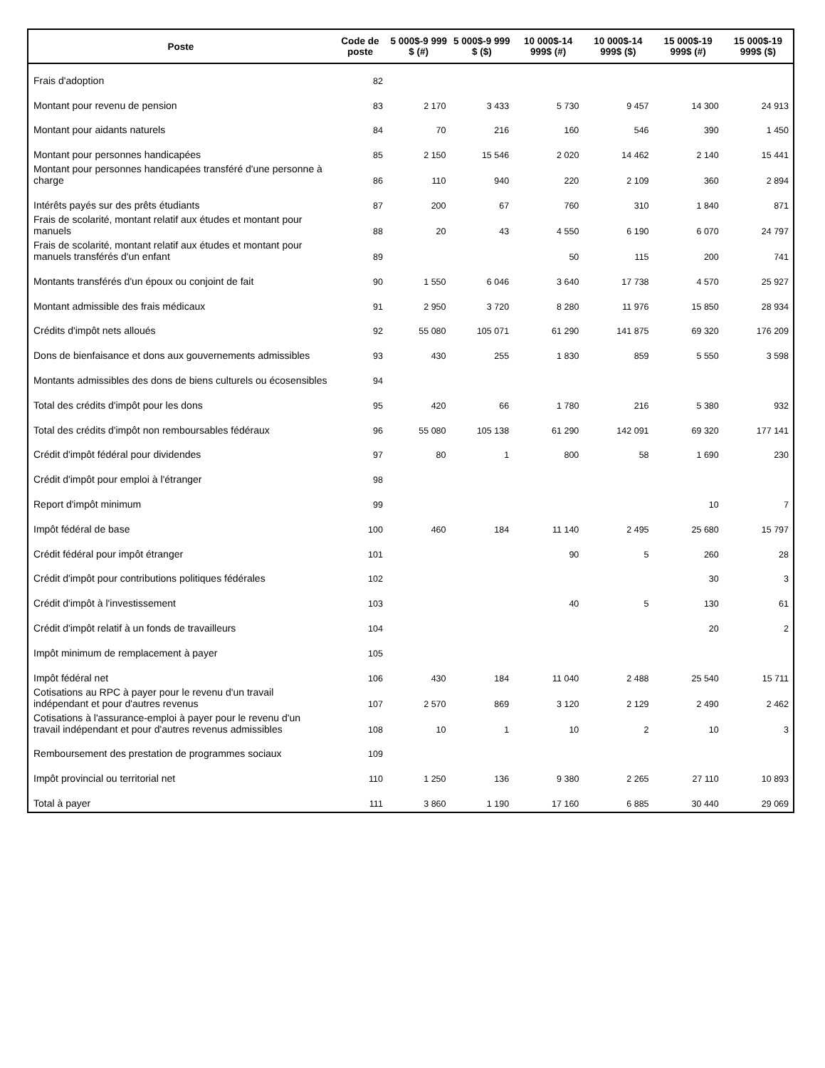| Poste | Code de poste | 5 000$-9 999 $ (#) | 5 000$-9 999 $ ($) | 10 000$-14 999$ (#) | 10 000$-14 999$ ($) | 15 000$-19 999$ (#) | 15 000$-19 999$ ($) |
| --- | --- | --- | --- | --- | --- | --- | --- |
| Frais d'adoption | 82 | | | | | | |
| Montant pour revenu de pension | 83 | 2 170 | 3 433 | 5 730 | 9 457 | 14 300 | 24 913 |
| Montant pour aidants naturels | 84 | 70 | 216 | 160 | 546 | 390 | 1 450 |
| Montant pour personnes handicapées | 85 | 2 150 | 15 546 | 2 020 | 14 462 | 2 140 | 15 441 |
| Montant pour personnes handicapées transféré d'une personne à charge | 86 | 110 | 940 | 220 | 2 109 | 360 | 2 894 |
| Intérêts payés sur des prêts étudiants | 87 | 200 | 67 | 760 | 310 | 1 840 | 871 |
| Frais de scolarité, montant relatif aux études et montant pour manuels | 88 | 20 | 43 | 4 550 | 6 190 | 6 070 | 24 797 |
| Frais de scolarité, montant relatif aux études et montant pour manuels transférés d'un enfant | 89 | | | 50 | 115 | 200 | 741 |
| Montants transférés d'un époux ou conjoint de fait | 90 | 1 550 | 6 046 | 3 640 | 17 738 | 4 570 | 25 927 |
| Montant admissible des frais médicaux | 91 | 2 950 | 3 720 | 8 280 | 11 976 | 15 850 | 28 934 |
| Crédits d'impôt nets alloués | 92 | 55 080 | 105 071 | 61 290 | 141 875 | 69 320 | 176 209 |
| Dons de bienfaisance et dons aux gouvernements admissibles | 93 | 430 | 255 | 1 830 | 859 | 5 550 | 3 598 |
| Montants admissibles des dons de biens culturels ou écosensibles | 94 | | | | | | |
| Total des crédits d'impôt pour les dons | 95 | 420 | 66 | 1 780 | 216 | 5 380 | 932 |
| Total des crédits d'impôt non remboursables fédéraux | 96 | 55 080 | 105 138 | 61 290 | 142 091 | 69 320 | 177 141 |
| Crédit d'impôt fédéral pour dividendes | 97 | 80 | 1 | 800 | 58 | 1 690 | 230 |
| Crédit d'impôt pour emploi à l'étranger | 98 | | | | | | |
| Report d'impôt minimum | 99 | | | | | 10 | 7 |
| Impôt fédéral de base | 100 | 460 | 184 | 11 140 | 2 495 | 25 680 | 15 797 |
| Crédit fédéral pour impôt étranger | 101 | | | 90 | 5 | 260 | 28 |
| Crédit d'impôt pour contributions politiques fédérales | 102 | | | | | 30 | 3 |
| Crédit d'impôt à l'investissement | 103 | | | 40 | 5 | 130 | 61 |
| Crédit d'impôt relatif à un fonds de travailleurs | 104 | | | | | 20 | 2 |
| Impôt minimum de remplacement à payer | 105 | | | | | | |
| Impôt fédéral net | 106 | 430 | 184 | 11 040 | 2 488 | 25 540 | 15 711 |
| Cotisations au RPC à payer pour le revenu d'un travail indépendant et pour d'autres revenus | 107 | 2 570 | 869 | 3 120 | 2 129 | 2 490 | 2 462 |
| Cotisations à l'assurance-emploi à payer pour le revenu d'un travail indépendant et pour d'autres revenus admissibles | 108 | 10 | 1 | 10 | 2 | 10 | 3 |
| Remboursement des prestation de programmes sociaux | 109 | | | | | | |
| Impôt provincial ou territorial net | 110 | 1 250 | 136 | 9 380 | 2 265 | 27 110 | 10 893 |
| Total à payer | 111 | 3 860 | 1 190 | 17 160 | 6 885 | 30 440 | 29 069 |